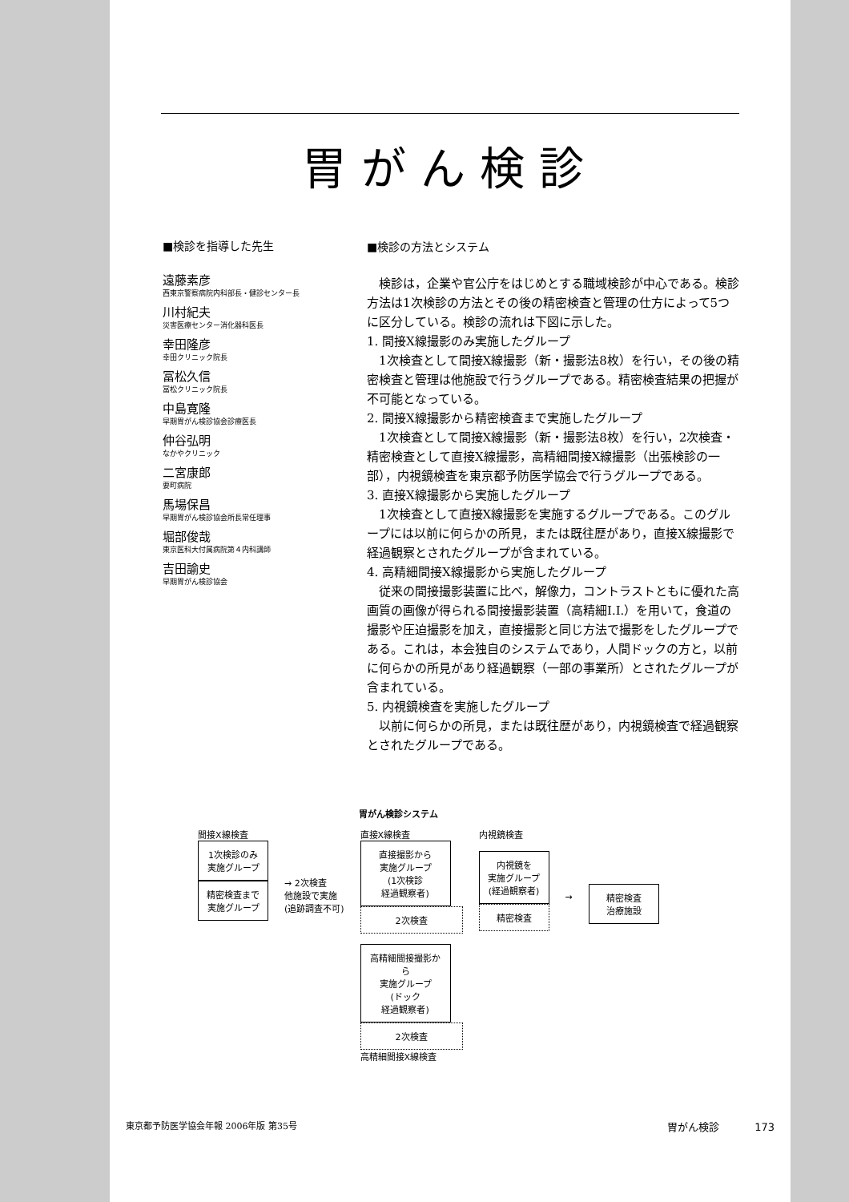胃がん検診
■検診を指導した先生
遠藤素彦
西東京警察病院内科部長・健診センター長
川村紀夫
災害医療センター消化器科医長
幸田隆彦
幸田クリニック院長
冨松久信
冨松クリニック院長
中島寛隆
早期胃がん検診協会診療医長
仲谷弘明
なかやクリニック
二宮康郎
要町病院
馬場保昌
早期胃がん検診協会所長常任理事
堀部俊哉
東京医科大付属病院第４内科講師
吉田諭史
早期胃がん検診協会
■検診の方法とシステム
検診は，企業や官公庁をはじめとする職域検診が中心である。検診方法は1次検診の方法とその後の精密検査と管理の仕方によって5つに区分している。検診の流れは下図に示した。
1. 間接X線撮影のみ実施したグループ
1次検査として間接X線撮影（新・撮影法8枚）を行い，その後の精密検査と管理は他施設で行うグループである。精密検査結果の把握が不可能となっている。
2. 間接X線撮影から精密検査まで実施したグループ
1次検査として間接X線撮影（新・撮影法8枚）を行い，2次検査・精密検査として直接X線撮影，高精細間接X線撮影（出張検診の一部），内視鏡検査を東京都予防医学協会で行うグループである。
3. 直接X線撮影から実施したグループ
1次検査として直接X線撮影を実施するグループである。このグループには以前に何らかの所見，または既往歴があり，直接X線撮影で経過観察とされたグループが含まれている。
4. 高精細間接X線撮影から実施したグループ
従来の間接撮影装置に比べ，解像力，コントラストともに優れた高画質の画像が得られる間接撮影装置（高精細I.I.）を用いて，食道の撮影や圧迫撮影を加え，直接撮影と同じ方法で撮影をしたグループである。これは，本会独自のシステムであり，人間ドックの方と，以前に何らかの所見があり経過観察（一部の事業所）とされたグループが含まれている。
5. 内視鏡検査を実施したグループ
以前に何らかの所見，または既往歴があり，内視鏡検査で経過観察とされたグループである。
胃がん検診システム
間接X線検査
1次検診のみ
実施グループ
精密検査まで
実施グループ
→ 2次検査
他施設で実施
(追跡調査不可)
直接X線検査
直接撮影から
実施グループ
(1次検診
経過観察者)
2次検査
高精細間接撮影から
実施グループ
(ドック
経過観察者)
2次検査
高精細間接X線検査
内視鏡検査
内視鏡を
実施グループ
(経過観察者)
精密検査
→ 精密検査
治療施設
東京都予防医学協会年報 2006年版 第35号 胃がん検診 173